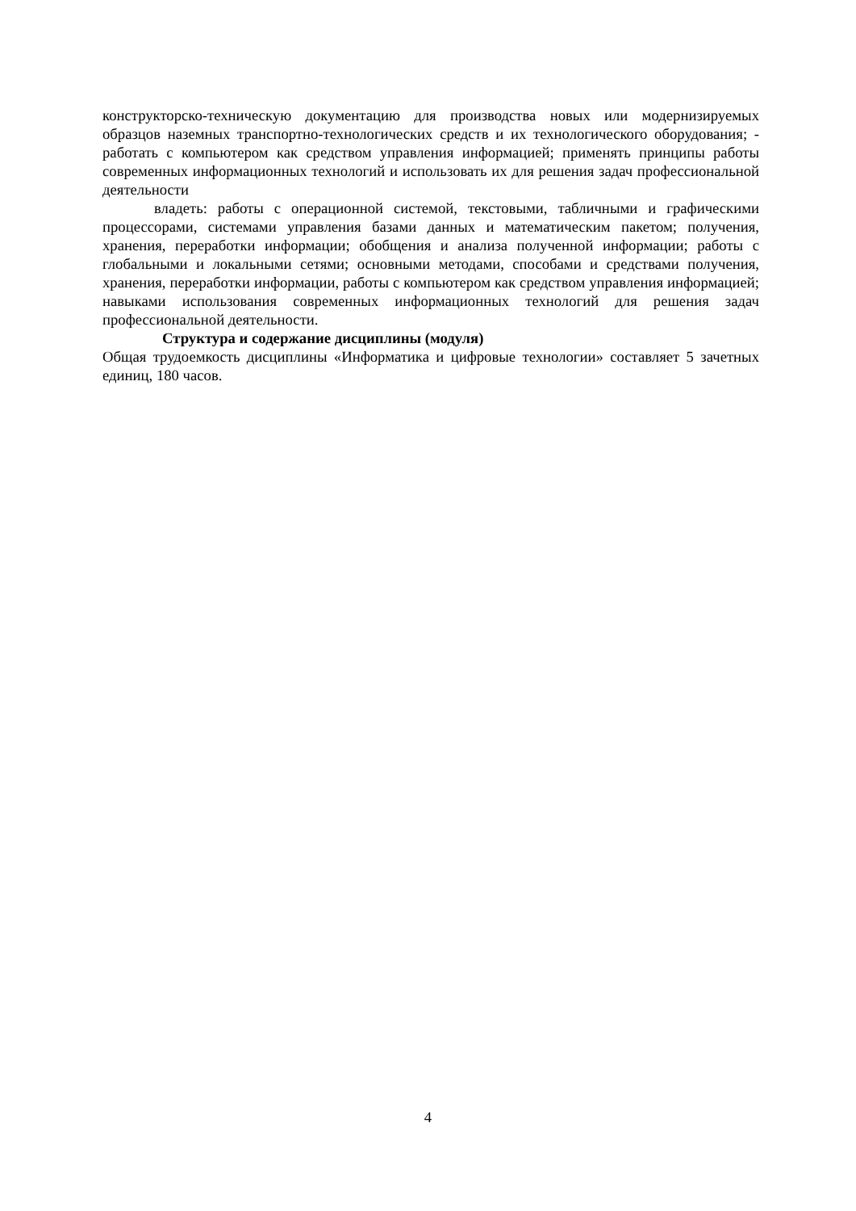конструкторско-техническую документацию для производства новых или модернизируемых образцов наземных транспортно-технологических средств и их технологического оборудования; - работать с компьютером как средством управления информацией; применять принципы работы современных информационных технологий и использовать их для решения задач профессиональной деятельности
владеть: работы с операционной системой, текстовыми, табличными и графическими процессорами, системами управления базами данных и математическим пакетом; получения, хранения, переработки информации; обобщения и анализа полученной информации; работы с глобальными и локальными сетями; основными методами, способами и средствами получения, хранения, переработки информации, работы с компьютером как средством управления информацией; навыками использования современных информационных технологий для решения задач профессиональной деятельности.
Структура и содержание дисциплины (модуля)
Общая трудоемкость дисциплины «Информатика и цифровые технологии» составляет 5 зачетных единиц, 180 часов.
4